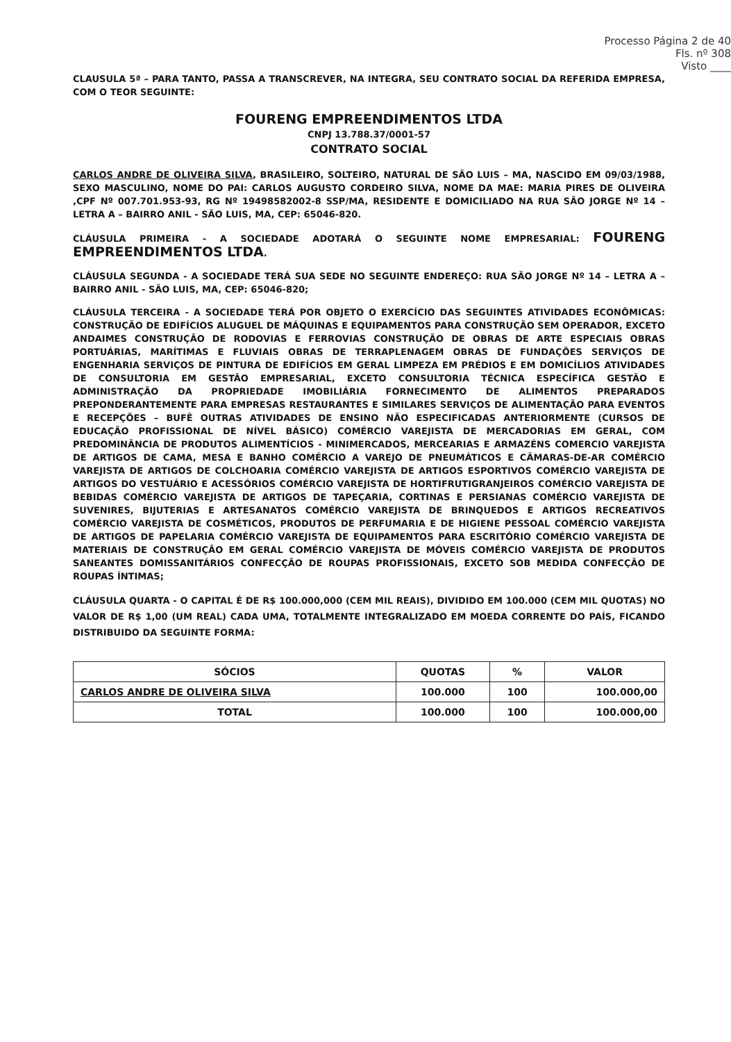Processo Página 2 de 40
Fls. nº 308
Visto ____
CLAUSULA 5ª – PARA TANTO, PASSA A TRANSCREVER, NA INTEGRA, SEU CONTRATO SOCIAL DA REFERIDA EMPRESA, COM O TEOR SEGUINTE:
FOURENG EMPREENDIMENTOS LTDA
CNPJ 13.788.37/0001-57
CONTRATO SOCIAL
CARLOS ANDRE DE OLIVEIRA SILVA, BRASILEIRO, SOLTEIRO, NATURAL DE SÃO LUIS – MA, NASCIDO EM 09/03/1988, SEXO MASCULINO, NOME DO PAI: CARLOS AUGUSTO CORDEIRO SILVA, NOME DA MAE: MARIA PIRES DE OLIVEIRA ,CPF Nº 007.701.953-93, RG Nº 19498582002-8 SSP/MA, RESIDENTE E DOMICILIADO NA RUA SÃO JORGE Nº 14 – LETRA A – BAIRRO ANIL - SÃO LUIS, MA, CEP: 65046-820.
CLÁUSULA PRIMEIRA - A SOCIEDADE ADOTARÁ O SEGUINTE NOME EMPRESARIAL: FOURENG EMPREENDIMENTOS LTDA.
CLÁUSULA SEGUNDA - A SOCIEDADE TERÁ SUA SEDE NO SEGUINTE ENDEREÇO: RUA SÃO JORGE Nº 14 – LETRA A – BAIRRO ANIL - SÃO LUIS, MA, CEP: 65046-820;
CLÁUSULA TERCEIRA - A SOCIEDADE TERÁ POR OBJETO O EXERCÍCIO DAS SEGUINTES ATIVIDADES ECONÔMICAS: CONSTRUÇÃO DE EDIFÍCIOS ALUGUEL DE MÁQUINAS E EQUIPAMENTOS PARA CONSTRUÇÃO SEM OPERADOR, EXCETO ANDAIMES CONSTRUÇÃO DE RODOVIAS E FERROVIAS CONSTRUÇÃO DE OBRAS DE ARTE ESPECIAIS OBRAS PORTUÁRIAS, MARÍTIMAS E FLUVIAIS OBRAS DE TERRAPLENAGEM OBRAS DE FUNDAÇÕES SERVIÇOS DE ENGENHARIA SERVIÇOS DE PINTURA DE EDIFÍCIOS EM GERAL LIMPEZA EM PRÉDIOS E EM DOMICÍLIOS ATIVIDADES DE CONSULTORIA EM GESTÃO EMPRESARIAL, EXCETO CONSULTORIA TÉCNICA ESPECÍFICA GESTÃO E ADMINISTRAÇÃO DA PROPRIEDADE IMOBILIÁRIA FORNECIMENTO DE ALIMENTOS PREPARADOS PREPONDERANTEMENTE PARA EMPRESAS RESTAURANTES E SIMILARES SERVIÇOS DE ALIMENTAÇÃO PARA EVENTOS E RECEPÇÕES – BUFÊ OUTRAS ATIVIDADES DE ENSINO NÃO ESPECIFICADAS ANTERIORMENTE (CURSOS DE EDUCAÇÃO PROFISSIONAL DE NÍVEL BÁSICO) COMÉRCIO VAREJISTA DE MERCADORIAS EM GERAL, COM PREDOMINÂNCIA DE PRODUTOS ALIMENTÍCIOS - MINIMERCADOS, MERCEARIAS E ARMAZÉNS COMERCIO VAREJISTA DE ARTIGOS DE CAMA, MESA E BANHO COMÉRCIO A VAREJO DE PNEUMÁTICOS E CÂMARAS-DE-AR COMÉRCIO VAREJISTA DE ARTIGOS DE COLCHOARIA COMÉRCIO VAREJISTA DE ARTIGOS ESPORTIVOS COMÉRCIO VAREJISTA DE ARTIGOS DO VESTUÁRIO E ACESSÓRIOS COMÉRCIO VAREJISTA DE HORTIFRUTIGRANJEIROS COMÉRCIO VAREJISTA DE BEBIDAS COMÉRCIO VAREJISTA DE ARTIGOS DE TAPEÇARIA, CORTINAS E PERSIANAS COMÉRCIO VAREJISTA DE SUVENIRES, BIJUTERIAS E ARTESANATOS COMÉRCIO VAREJISTA DE BRINQUEDOS E ARTIGOS RECREATIVOS COMÉRCIO VAREJISTA DE COSMÉTICOS, PRODUTOS DE PERFUMARIA E DE HIGIENE PESSOAL COMÉRCIO VAREJISTA DE ARTIGOS DE PAPELARIA COMÉRCIO VAREJISTA DE EQUIPAMENTOS PARA ESCRITÓRIO COMÉRCIO VAREJISTA DE MATERIAIS DE CONSTRUÇÃO EM GERAL COMÉRCIO VAREJISTA DE MÓVEIS COMÉRCIO VAREJISTA DE PRODUTOS SANEANTES DOMISSANITÁRIOS CONFECÇÃO DE ROUPAS PROFISSIONAIS, EXCETO SOB MEDIDA CONFECÇÃO DE ROUPAS ÍNTIMAS;
CLÁUSULA QUARTA - O CAPITAL É DE R$ 100.000,000 (CEM MIL REAIS), DIVIDIDO EM 100.000 (CEM MIL QUOTAS) NO VALOR DE R$ 1,00 (UM REAL) CADA UMA, TOTALMENTE INTEGRALIZADO EM MOEDA CORRENTE DO PAÍS, FICANDO DISTRIBUIDO DA SEGUINTE FORMA:
| SÓCIOS | QUOTAS | % | VALOR |
| --- | --- | --- | --- |
| CARLOS ANDRE DE OLIVEIRA SILVA | 100.000 | 100 | 100.000,00 |
| TOTAL | 100.000 | 100 | 100.000,00 |